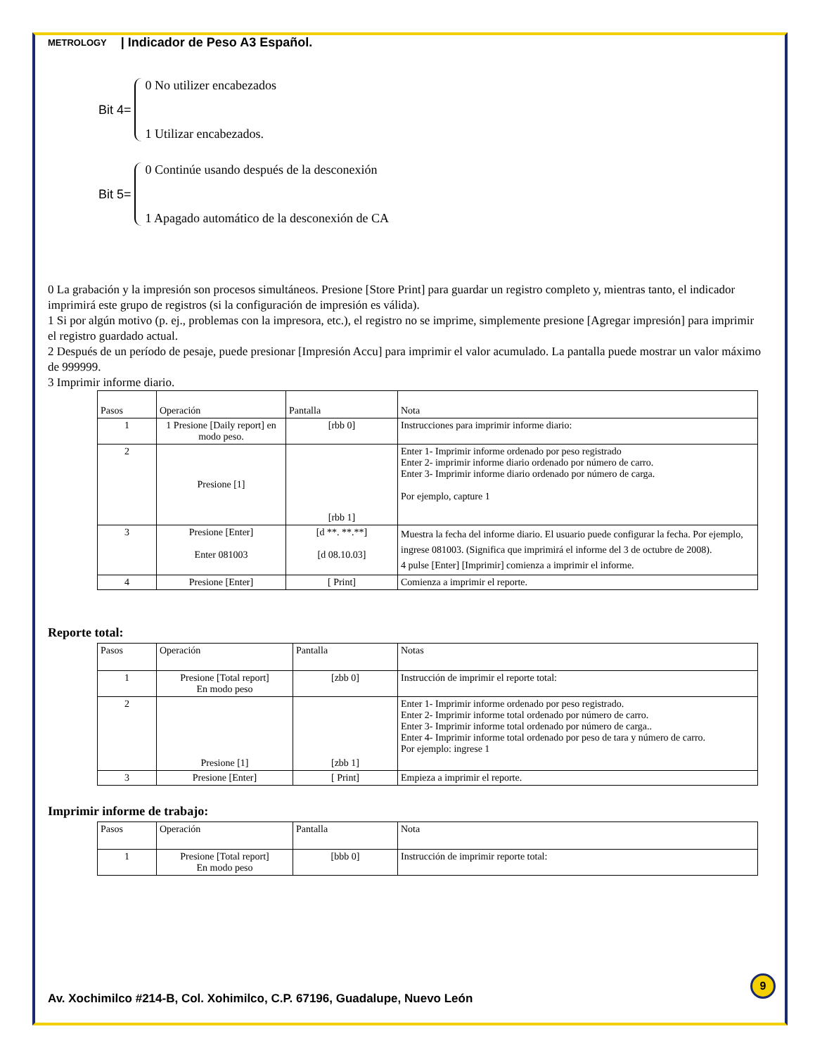METROLOGY | Indicador de Peso A3 Español.
Bit 4=
0 No utilizer encabezados
1 Utilizar encabezados.
Bit 5=
0 Continúe usando después de la desconexión
1 Apagado automático de la desconexión de CA
0 La grabación y la impresión son procesos simultáneos. Presione [Store Print] para guardar un registro completo y, mientras tanto, el indicador imprimirá este grupo de registros (si la configuración de impresión es válida).
1 Si por algún motivo (p. ej., problemas con la impresora, etc.), el registro no se imprime, simplemente presione [Agregar impresión] para imprimir el registro guardado actual.
2 Después de un período de pesaje, puede presionar [Impresión Accu] para imprimir el valor acumulado. La pantalla puede mostrar un valor máximo de 999999.
3 Imprimir informe diario.
| Pasos | Operación | Pantalla | Nota |
| --- | --- | --- | --- |
| 1 | 1 Presione [Daily report] en modo peso. | [rbb 0] | Instrucciones para imprimir informe diario: |
| 2 | Presione [1] | [rbb 1] | Enter 1- Imprimir informe ordenado por peso registrado Enter 2- imprimir informe diario ordenado por número de carro. Enter 3- Imprimir informe diario ordenado por número de carga. Por ejemplo, capture 1 |
| 3 | Presione [Enter] Enter 081003 | [d **. **.**] [d 08.10.03] | Muestra la fecha del informe diario. El usuario puede configurar la fecha. Por ejemplo, ingrese 081003. (Significa que imprimirá el informe del 3 de octubre de 2008). 4 pulse [Enter] [Imprimir] comienza a imprimir el informe. |
| 4 | Presione [Enter] | [ Print] | Comienza a imprimir el reporte. |
Reporte total:
| Pasos | Operación | Pantalla | Notas |
| --- | --- | --- | --- |
| 1 | Presione [Total report] En modo peso | [zbb 0] | Instrucción de imprimir el reporte total: |
| 2 | Presione [1] | [zbb 1] | Enter 1- Imprimir informe ordenado por peso registrado. Enter 2- Imprimir informe total ordenado por número de carro. Enter 3- Imprimir informe total ordenado por número de carga.. Enter 4- Imprimir informe total ordenado por peso de tara y número de carro. Por ejemplo: ingrese 1 |
| 3 | Presione [Enter] | [ Print] | Empieza a imprimir el reporte. |
Imprimir informe de trabajo:
| Pasos | Operación | Pantalla | Nota |
| --- | --- | --- | --- |
| 1 | Presione [Total report] En modo peso | [bbb 0] | Instrucción de imprimir reporte total: |
9
Av. Xochimilco #214-B, Col. Xohimilco, C.P. 67196, Guadalupe, Nuevo León